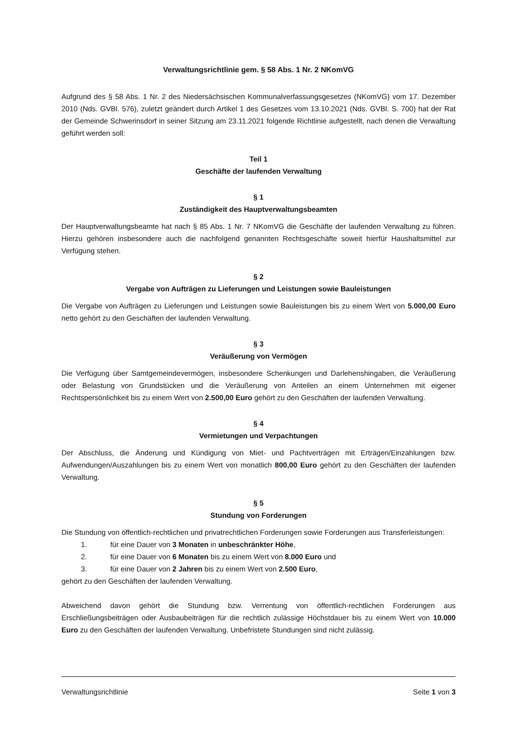Verwaltungsrichtlinie gem. § 58 Abs. 1 Nr. 2 NKomVG
Aufgrund des § 58 Abs. 1 Nr. 2 des Niedersächsischen Kommunalverfassungsgesetzes (NKomVG) vom 17. Dezember 2010 (Nds. GVBl. 576), zuletzt geändert durch Artikel 1 des Gesetzes vom 13.10.2021 (Nds. GVBl. S. 700) hat der Rat der Gemeinde Schwerinsdorf in seiner Sitzung am 23.11.2021 folgende Richtlinie aufgestellt, nach denen die Verwaltung geführt werden soll:
Teil 1
Geschäfte der laufenden Verwaltung
§ 1
Zuständigkeit des Hauptverwaltungsbeamten
Der Hauptverwaltungsbeamte hat nach § 85 Abs. 1 Nr. 7 NKomVG die Geschäfte der laufenden Verwaltung zu führen. Hierzu gehören insbesondere auch die nachfolgend genannten Rechtsgeschäfte soweit hierfür Haushaltsmittel zur Verfügung stehen.
§ 2
Vergabe von Aufträgen zu Lieferungen und Leistungen sowie Bauleistungen
Die Vergabe von Aufträgen zu Lieferungen und Leistungen sowie Bauleistungen bis zu einem Wert von 5.000,00 Euro netto gehört zu den Geschäften der laufenden Verwaltung.
§ 3
Veräußerung von Vermögen
Die Verfügung über Samtgemeindevermögen, insbesondere Schenkungen und Darlehenshingaben, die Veräußerung oder Belastung von Grundstücken und die Veräußerung von Anteilen an einem Unternehmen mit eigener Rechtspersönlichkeit bis zu einem Wert von 2.500,00 Euro gehört zu den Geschäften der laufenden Verwaltung.
§ 4
Vermietungen und Verpachtungen
Der Abschluss, die Änderung und Kündigung von Miet- und Pachtverträgen mit Erträgen/Einzahlungen bzw. Aufwendungen/Auszahlungen bis zu einem Wert von monatlich 800,00 Euro gehört zu den Geschäften der laufenden Verwaltung.
§ 5
Stundung von Forderungen
Die Stundung von öffentlich-rechtlichen und privatrechtlichen Forderungen sowie Forderungen aus Transferleistungen:
1. für eine Dauer von 3 Monaten in unbeschränkter Höhe,
2. für eine Dauer von 6 Monaten bis zu einem Wert von 8.000 Euro und
3. für eine Dauer von 2 Jahren bis zu einem Wert von 2.500 Euro,
gehört zu den Geschäften der laufenden Verwaltung.
Abweichend davon gehört die Stundung bzw. Verrentung von öffentlich-rechtlichen Forderungen aus Erschließungsbeiträgen oder Ausbaubeiträgen für die rechtlich zulässige Höchstdauer bis zu einem Wert von 10.000 Euro zu den Geschäften der laufenden Verwaltung. Unbefristete Stundungen sind nicht zulässig.
Verwaltungsrichtlinie Seite 1 von 3